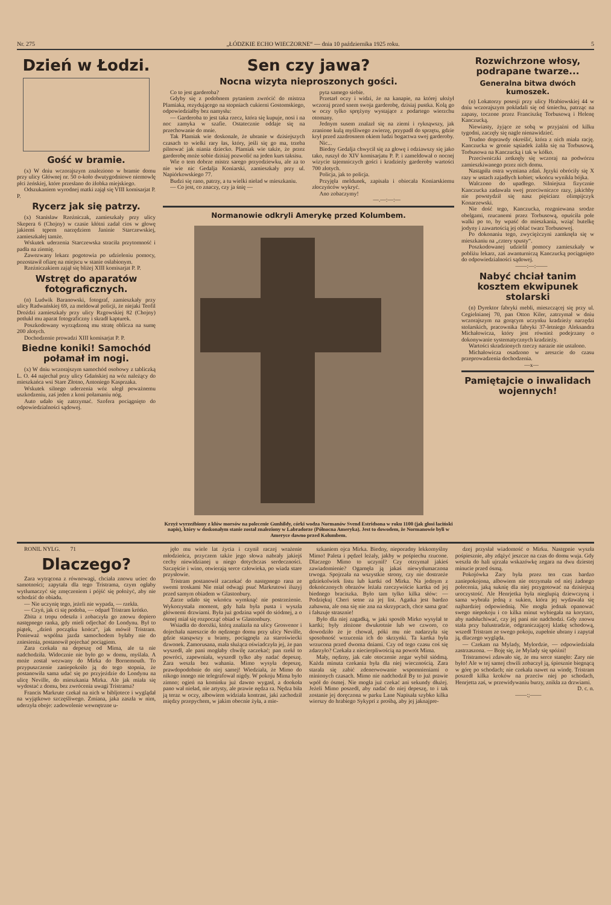Nr. 275 „ŁÓDZKIE ECHO WIECZORNE“ — dnia 10 października 1925 roku. 5
Dzień w Łodzi.
Gość w bramie.
(x) W dniu wczorajszym znaleziono w bramie domu przy ulicy Głównej nr. 50 o-koło dwutygodniowe niemowlę płci żeńskiej, które przesłano do żłobka miejskiego.
Odszukaniem wyrodnej matki zajął się VIII komisarjat P. P.
Rycerz jak się patrzy.
(x) Stanisław Rzeźniczak, zamieszkały przy ulicy Skepera 6 (Chojny) w czasie kłótni zadał cios w głowę jakiemś tępem narzędziem Janinie Starczewskiej, zamieszkałej tamże.
Wskutek uderzenia Starczewska straciła przytomność i padła na ziemię.
Zawezwany lekarz pogotowia po udzieleniu pomocy, pozostawił ofiarę na miejscu w stanie osłabionym.
Rzeźniczakiem zajął się bliżej XIII komisarjat P. P.
Wstręt do aparatów fotograficznych.
(n) Ludwik Baranowski, fotograf, zamieszkały przy ulicy Radwańskiej 69, za meldował policji, że niejaki Teofil Droździ zamieszkały przy ulicy Rzgowskiej 82 (Chojny) potłukł mu aparat fotograficzny i skradł kapturek.
Poszkodowany wyrządzoną mu stratę oblicza na sumę 200 złotych.
Dochodzenie prowadzi XIII komisarjat P. P.
Biedne koniki! Samochód połamał im nogi.
(x) W dniu wczorajszym samochód osobowy z tabliczką L. O. 44 najechał przy ulicy Gdańskiej na wóz należący do mieszkańca wsi Stare Złotno, Antoniego Kasprzaka.
Wskutek silnego uderzenia wóz uległ poważnemu uszkodzeniu, zaś jeden z koni połamaniu nóg.
Auto udało się zatrzymać. Szofera pociągnięto do odpowiedzialności sądowej.
Sen czy jawa?
Nocna wizyta nieproszonych gości.
Co to jest garderoba?
Gdyby się z podobnem pytaniem zwrócić do mistrza Plamiaka, rezydującego na stopniach cukierni Gostomskiego, odpowiedziałby bez namysłu:
— Garderoba to jest taka rzecz, która się kupuje, nosi i na noc zamyka w szafie. Ostatecznie oddaje się na przechowanie do mnie.
Tak Plamiak wie doskonale, że ubranie w dzisiejszych czasach to wielki rary łas, który, jeśli się go ma, trzeba pilnować jak niania dziecko. Plamiak wie także, że przez garderobę może sobie dzisiaj pozwolić na jeden kurs taksisu.
Wie o tem dobrze mistrz sarego przyodziewku, ale za to nie wie nic Gedalja Koniarski, zamieszkały przy ul. Napiórkowskiego 77.
Budzi się rano, patrzy, a tu wielki nieład w mieszkaniu.
— Co jest, co znaczy, czy ja śnię —
pyta samego siebie.
Przetarł oczy i widzi, że na kanapie, na której ułożył wczoraj przed snem swoja garderobę, dzisiaj pustka. Kolą go w oczy tylko sprężyny wystające z podartego wierzchu otomany.
Jednym susem znalazł się na ziemi i ryknąwszy, jak zranione kulą myśliwego zwierzę, przypadł do sprzętu, gdzie krył przed zazdrosnem okiem ludzi bogactwa swej garderoby.
Nic...
Biedny Gedalja chwycił się za głowę i odziawszy się jako tako, ruszył do XIV komisarjatu P. P. i zameldował o nocnej wizycie tajemniczych gości i kradzieży garderoby wartości 700 złotych.
Policja, jak to policja.
Przyjęła meldunek, zapisała i obiecała Koniarskiemu złoczyńców wykryć.
Ano zobaczymy!
—.—:—:—
Normanowie odkryli Amerykę przed Kolumbem.
Krzyż wyrzeźbiony z kłów morsów na polecenie Gunhildy, córki wodza Normanów Svend Estridsona w roku 1100 (jak głosi łaciński napis), który w doskonałym stanie został znaleziony w Labradorze (Północna Ameryka). Jest to dowodem, że Normanowie byli w Ameryce dawno przed Kolumbem.
Rozwichrzone włosy, podrapane twarze...
Generalna bitwa dwóch kumoszek.
(n) Lokatorzy posesji przy ulicy Hrabiowskiej 44 w dniu wczorajszym pokładali się od śmiechu, patrząc na zapasy, toczone przez Franciszkę Torbusową i Helenę Kanczucką.
Niewiasty, żyjące ze sobą w przyjaźni od kilku tygodni, zaczęły się nagle nienawidzieć.
Trudno doprawdy określić, która z nich miała rację. Kanczucka w gronie sąsiadek żaliła się na Torbusową, Torbusowa na Kanczucką i tak w kółko.
Przeciwniczki zetknęły się wczoraj na podwórzu zamieszkiwanego przez nich domu.
Nastąpiła ostra wymiana zdań. Języki obróciły się X razy w ustach zajadłych kobiet; wkońcu wynikła bójka.
Walczono do upadłego. Silniejsza fizycznie Kanczucka zadawała swej przeciwniczce razy, jakichby nie powstydził się nasz pięściarz olimpijczyk Konarzewski.
Nie dość tego, Kanczucka, rozgniewana srodze obelgami, rzucanemi przez Torbusową, opuściła pole walki po to, by wpaść do mieszkania, wziąć butelkę jodyny i zawartością jej oblać twarz Torbusowej.
Po dokonaniu tego, zwyciężczyni zamknęła się w mieszkaniu na „cztery spusty“.
Poszkodowanej udzielił pomocy zamieszkały w pobliżu lekarz, zaś awanturniczą Kanczucką pociągnięto do odpowiedzialności sądowej.
——:—:——
Nabyć chciał tanim kosztem ekwipunek stolarski
(n) Dyrektor fabryki mebli, mieszczącej się przy ul. Cegielnianej 70, pan Otton Kiler, zatrzymał w dniu wczorajszym na gorącym uczynku kradzieży narzędzi stolarskich, pracownika fabryki 37-letniego Aleksandra Michałowicza, który jest również podejrzany o dokonywanie systematycznych kradzieży.
Wartości skradzionych rzeczy narazie nie ustalono.
Michałowicza osadzono w areszcie do czasu przeprowadzenia dochodzenia.
—x—
Pamiętajcie o inwalidach wojennych!
RONIL NYLG. 71
Dlaczego?
Zara wytrącona z równowagi, chciała znowu uciec do samotności; zapytała dla tego Tristrama, czym ogłaby wytłumaczyć się zmęczeniem i pójść się położyć, aby nie schodzić do obiadu.
— Nie uczynię tego, jeżeli nie wypada, — rzekła.
— Czyń, jak ci się podoba, — odparł Tristram krótko.
Zbita z tropu odeszła i zobaczyła go znowu dopiero następnego ranka, gdy mieli odjechać do Londynu. Był to piątek, „dzień początku końca“, jak mówił Tristram. Ponieważ wspólna jazda samochodem byłaby nie do zniesienia, postanowił pojechać pociągiem.
Zara czekała na depeszę od Mima, ale ta nie nadchodziła. Widocznie nie było go w domu, myślała. A może został wezwany do Mirka do Bornemouth. To przypuszczenie zaniepokoiło ją do tego stopnia, że postanowiła sama udać się po przyjeździe do Londynu na ulicę Neville, do mieszkania Mirka. Ale jak miała się wydostać z domu, bez zwrócenia uwagi Tristrama?
Francis Markrute czekał na nich w bibljotece i wyglądał na wyjątkowo szczęśliwego. Zmiana, jaka zaszła w nim, uderzyła oboje: zadowolenie wewnętrzne u-
jęło mu wiele lat życia i czynił raczej wrażenie młodzieńca, przyczem także jego słowa nabrały jakiejś cechy niewidzianej u niego dotychczas serdeczności. Szczęście i wino, otwierają serce człowieka, po wiada stare przysłowie.
Tristram postanowił zaczekać do następnego rana ze swemi troskami Nie miał odwagi psuć Markrutowi iluzyj przed samym obiadem w Glastonbury.
Zarze udało się wkońcu wymknąć nie postrzeżenie. Wykorzystała moment, gdy hala była pusta i wyszła głównemi drzwiami. Była już godzina wpół do siódmej, a o ósmej miał się rozpocząć obiad w Glastonbury.
Wsiadła do dorożki, którą znalazła na ulicy Grosvenor i dojechała nareszcie do nędznego domu przy ulicy Neville, gdzie stanąwszy u bramy, pociągnęła za staroświecki dzwonek. Zamorusana, mała służąca oświadczyła jej, że pan wyszedł, ale pani mogłaby chwilę zaczekać; pan rzekł to powróci, zapewniała, wyszedł tylko aby nadać depeszę. Zara weszła bez wahania. Mimo wysyła depeszę, prawdopodobnie do niej samej! Wiedziała, że Mimo do nikogo innego nie telegrafował nigdy. W pokoju Mima było zimno; ogień na kominku już dawno wygasł, a dookoła pano wał nieład, nie artysty, ale prawie nędza ra. Nędza biła ją teraz w oczy, albowiem widziała kontrast, jaki zachodził między przepychem, w jakim obecnie żyła, a mie-
szkaniem ojca Mirka. Biedny, nieporadny lekkomyślny Mimo! Paleta i pędzel leżały, jakby w pośpiechu rzucone. Dlaczego Mimo to uczynił? Czy otrzymał jakieś zawiadomienie? Ogarnęła ją jakaś niewytłumaczona trwoga. Spojrzała na wszystkie strony, czy nie dostrzeże gdziekolwiek listu lub kartki od Mirka. Na jednym z dokończonych obrazów leżała rzeczywiście kartka od jej biednego braciszka. Było tam tylko kilka słów: — Podziękuj Cheri setne za jej list. Agatka jest bardzo zabawna, ale ona się nie zna na skrzypcach, chce sama grać i fałszuje strasznie!
Było dla niej zagadką, w jaki sposób Mirko wysyłał te kartki; były złożone dwukrotnie lub we czworo, co dowodziło że je chował, póki mu nie nadarzyła się sposobność wrzucenia ich do skrzynki. Ta kartka była wrzucona przed dwoma dniami. Czy od tego czasu coś się zdarzyło? Czekała z niecierpliwością na powrót Mima.
Mały, nędzny, jak całe otoczenie zegar wybił siódmą. Każda minuta czekania była dla niej wiecznością. Zara starała się zabić zdenerwowanie wspomnieniami o minionych czasach. Mimo nie nadchodził By to już prawie wpół do ósmej. Nie mogła już czekać ani sekundy dłużej. Jeżeli Mimo poszedł, aby nadać do niej depeszę, to i tak zostanie jej doręczona w parku Lane Napisała szybko kilka wierszy do hrabiego Sykypri z prośbą, aby jej jaknajpre-
dzej przysłał wiadomość o Mirku. Następnie wyszła pośpiesznie, aby zdążyć jeszcze na czas do domu wuja. Gdy weszła do hali ujrzała wskazówkę zegara na dwu dziestej minucie przed ósmą.
Pokojówka Zary była przez ten czas bardzo zaniepokojona, albowiem nie otrzymała od niej żadnego polecenia, jaką suknię dla niej przygotować na dzisiejszą uroczystość. Ale Henrjetka była nieglupią dziewczyną i sama wybrała jedną z sukien, która jej wydawała się najbardziej odpowiednią. Nie mogła jednak opanować swego niepokoju i co kilka minut wybiegała na korytarz, aby nadsłuchiwać, czy jej pani nie nadchodzi. Gdy znowu stała przy balustradzie, odgraniczającej klatkę schodową, wszedł Tristram ze swego pokoju, zupełnie ubrany i zapytał ją, dlaczego wygląda.
— Czekam na Mylady, Mylordzie, — odpowiedziała zastrzaszona. — Boję się, że Mylady się spóźni!
Tristramowi zdawało się, że mu serce stanęło: Zary nie było! Ale w tej samej chwili zobaczył ją, śpiesznie biegnącą w górę po schodach; nie czekała nawet na windę. Tristram poszedł kilka kroków na przeciw niej po schodach, Henrjetta zaś, w przewidywaniu burzy, znikła za drzwiami.
D. c. n.
——:;——